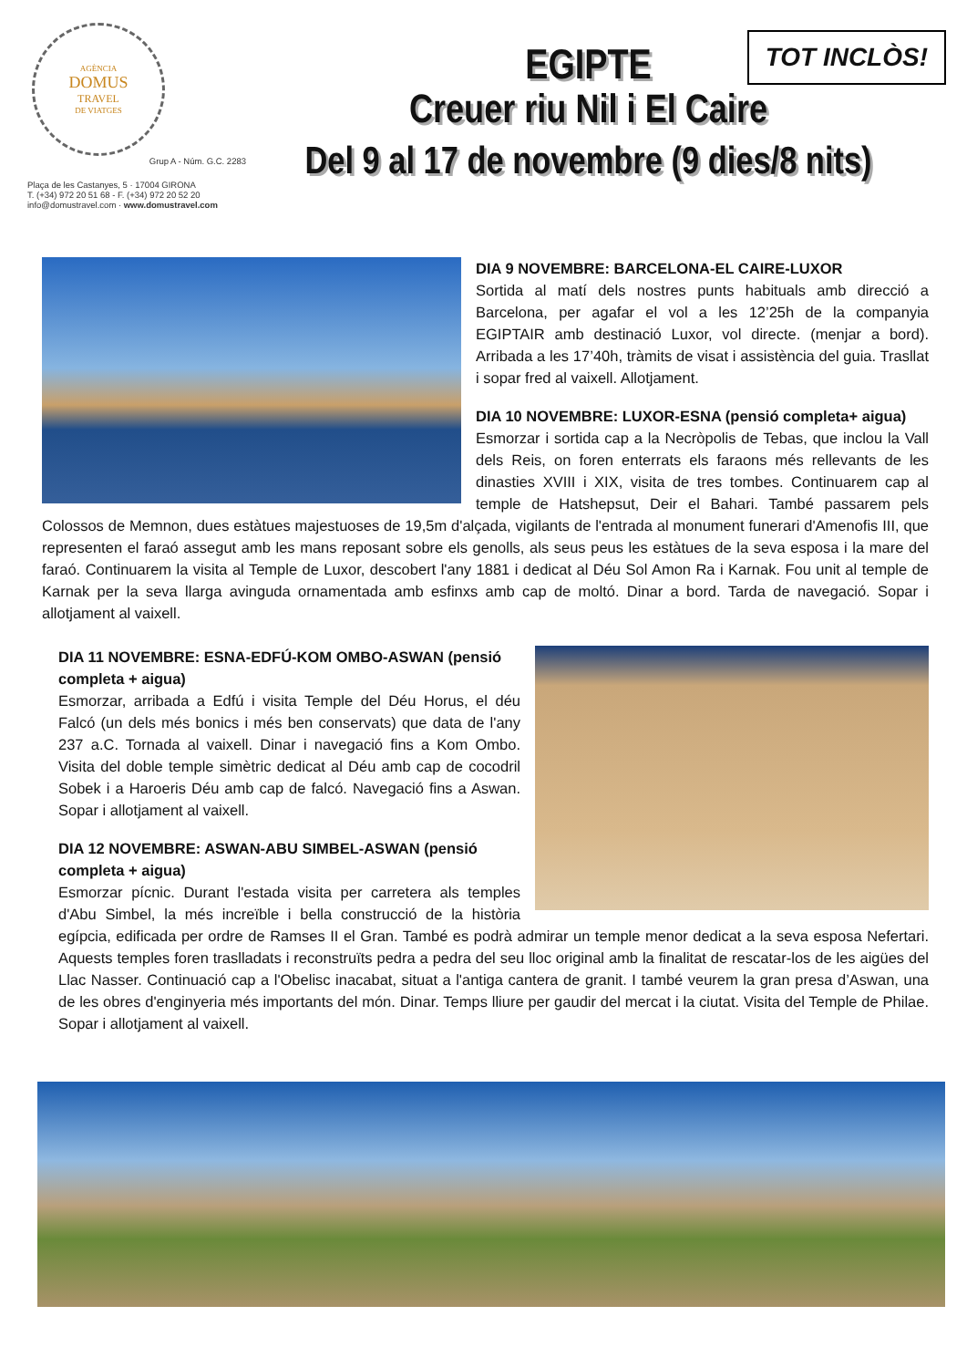TOT INCLÒS!
AGÈNCIA
DOMUS
TRAVEL
DE VIATGES
Grup A - Núm. G.C. 2283
Plaça de les Castanyes, 5 · 17004 GIRONA
T. (+34) 972 20 51 68 - F. (+34) 972 20 52 20
info@domustravel.com · www.domustravel.com
EGIPTE
Creuer riu Nil i El Caire
Del 9 al 17 de novembre (9 dies/8 nits)
DIA 9 NOVEMBRE: BARCELONA-EL CAIRE-LUXOR
Sortida al matí dels nostres punts habituals amb direcció a Barcelona, per agafar el vol a les 12’25h de la companyia EGIPTAIR amb destinació Luxor, vol directe. (menjar a bord). Arribada a les 17’40h, tràmits de visat i assistència del guia. Trasllat i sopar fred al vaixell. Allotjament.
DIA 10 NOVEMBRE: LUXOR-ESNA (pensió completa+ aigua)
Esmorzar i sortida cap a la Necròpolis de Tebas, que inclou la Vall dels Reis, on foren enterrats els faraons més rellevants de les dinasties XVIII i XIX, visita de tres tombes. Continuarem cap al temple de Hatshepsut, Deir el Bahari. També passarem pels Colossos de Memnon, dues estàtues majestuoses de 19,5m d'alçada, vigilants de l'entrada al monument funerari d'Amenofis III, que representen el faraó assegut amb les mans reposant sobre els genolls, als seus peus les estàtues de la seva esposa i la mare del faraó. Continuarem la visita al Temple de Luxor, descobert l'any 1881 i dedicat al Déu Sol Amon Ra i Karnak. Fou unit al temple de Karnak per la seva llarga avinguda ornamentada amb esfinxs amb cap de moltó. Dinar a bord. Tarda de navegació. Sopar i allotjament al vaixell.
DIA 11 NOVEMBRE: ESNA-EDFÚ-KOM OMBO-ASWAN (pensió completa + aigua)
Esmorzar, arribada a Edfú i visita Temple del Déu Horus, el déu Falcó (un dels més bonics i més ben conservats) que data de l'any 237 a.C. Tornada al vaixell. Dinar i navegació fins a Kom Ombo. Visita del doble temple simètric dedicat al Déu amb cap de cocodril Sobek i a Haroeris Déu amb cap de falcó. Navegació fins a Aswan. Sopar i allotjament al vaixell.
DIA 12 NOVEMBRE: ASWAN-ABU SIMBEL-ASWAN (pensió completa + aigua)
Esmorzar pícnic. Durant l'estada visita per carretera als temples d'Abu Simbel, la més increïble i bella construcció de la història egípcia, edificada per ordre de Ramses II el Gran. També es podrà admirar un temple menor dedicat a la seva esposa Nefertari. Aquests temples foren traslladats i reconstruïts pedra a pedra del seu lloc original amb la finalitat de rescatar-los de les aigües del Llac Nasser. Continuació cap a l'Obelisc inacabat, situat a l'antiga cantera de granit. I també veurem la gran presa d’Aswan, una de les obres d'enginyeria més importants del món. Dinar. Temps lliure per gaudir del mercat i la ciutat. Visita del Temple de Philae. Sopar i allotjament al vaixell.